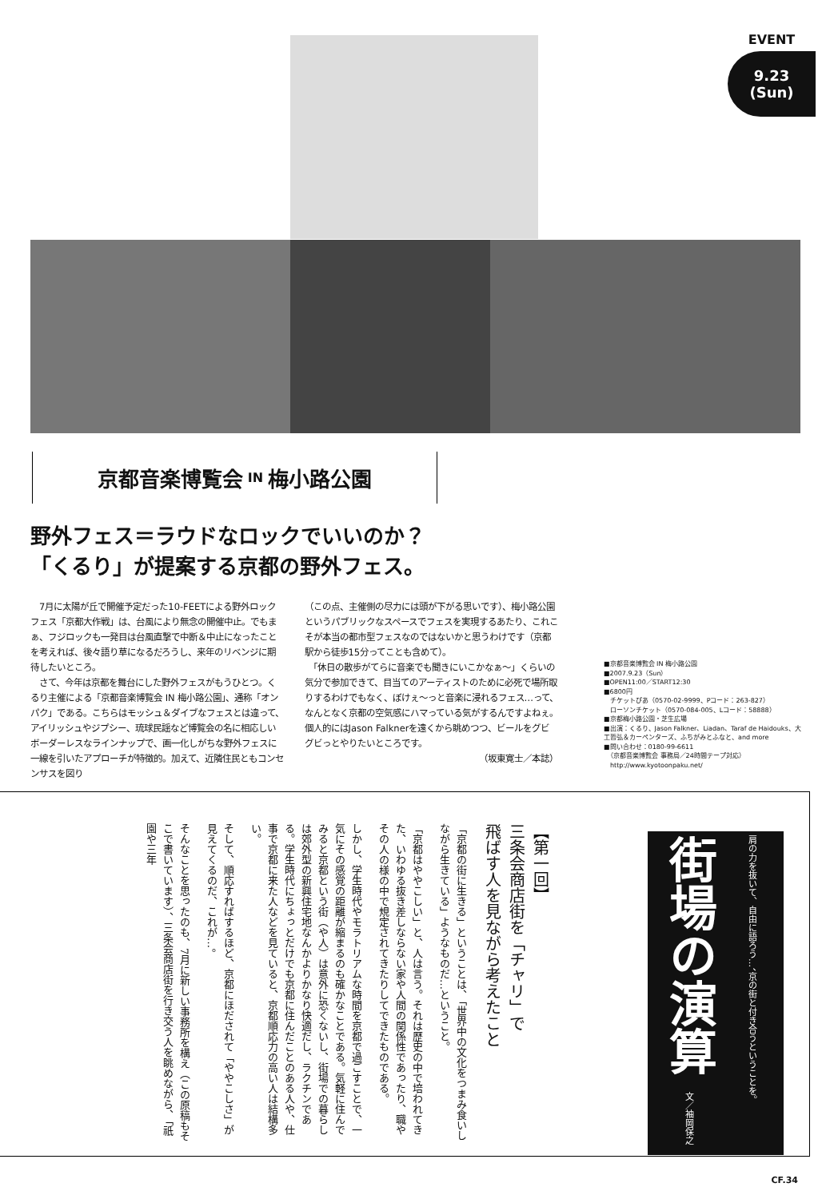EVENT
9.23
(Sun)
京都音楽博覧会 IN 梅小路公園
野外フェス＝ラウドなロックでいいのか？
「くるり」が提案する京都の野外フェス。
　7月に太陽が丘で開催予定だった10-FEETによる野外ロックフェス「京都大作戦」は、台風により無念の開催中止。でもまぁ、フジロックも一発目は台風直撃で中断＆中止になったことを考えれば、後々語り草になるだろうし、来年のリベンジに期待したいところ。
　さて、今年は京都を舞台にした野外フェスがもうひとつ。くるり主催による「京都音楽博覧会 IN 梅小路公園」、通称「オンパク」である。こちらはモッシュ＆ダイブなフェスとは違って、アイリッシュやジプシー、琉球民謡など博覧会の名に相応しいボーダーレスなラインナップで、画一化しがちな野外フェスに一線を引いたアプローチが特徴的。加えて、近隣住民ともコンセンサスを図り
（この点、主催側の尽力には頭が下がる思いです）、梅小路公園というパブリックなスペースでフェスを実現するあたり、これこそが本当の都市型フェスなのではないかと思うわけです（京都駅から徒歩15分ってことも含めて）。
　「休日の散歩がてらに音楽でも聞きにいこかなぁ〜」くらいの気分で参加できて、目当てのアーティストのために必死で場所取りするわけでもなく、ぼけぇ〜っと音楽に浸れるフェス…って、なんとなく京都の空気感にハマっている気がするんですよねぇ。個人的にはJason Falknerを遠くから眺めつつ、ビールをグビグビっとやりたいところです。
（坂東寛士／本誌）
■京都音楽博覧会 IN 梅小路公園
■2007.9.23（Sun）
■OPEN11:00／START12:30
■6800円
　チケットぴあ（0570-02-9999、Pコード：263-827）
　ローソンチケット（0570-084-005、Lコード：58888）
■京都梅小路公園・芝生広場
■出演：くるり、Jason Falkner、Liadan、Taraf de Haidouks、大工哲弘＆カーペンターズ、ふちがみとふなと、and more
■問い合わせ：0180-99-6611
　（京都音楽博覧会 事務局／24時間テープ対応）
　http://www.kyotoonpaku.net/
【第一回】
三条会商店街を「チャリ」で
飛ばす人を見ながら考えたこと
「京都の街に生きる」ということは、「世界中の文化をつまみ食いしながら生きている」ようなものだ…ということ。
「京都はややこしい」と、人は言う。それは歴史の中で培われてきた、いわゆる抜き差しならない家や人間の関係性であったり、職やその人の様の中で規定されてきたりしてできたものである。
しかし、学生時代やモラトリアムな時間を京都で過ごすことで、一気にその感覚の距離が縮まるのも確かなことである。気軽に住んでみると京都という街（や人）は意外に恐くないし、街場での暮らしは郊外型の新興住宅地なんかよりかなり快適だし、ラクチンである。学生時代にちょっとだけでも京都に住んだことのある人や、仕事で京都に来た人などを見ていると、京都順応力の高い人は結構多い。
そして、順応すればするほど、京都にほだされて「ややこしさ」が見えてくるのだ、これが…。
そんなことを思ったのも、7月に新しい事務所を構え（この原稿もそこで書いています）、三条会商店街を行き交う人を眺めながら、「祇園や三年
肩の力を抜いて、自由に語ろう…、京の街と付き合うということを。 街場の演算 文／袖岡保之
CF.34